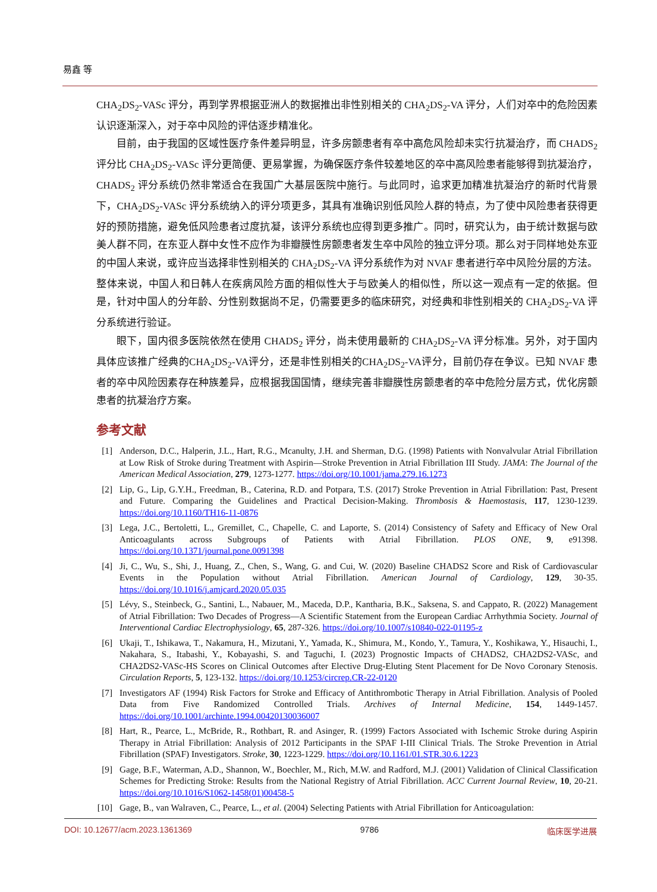易鑫 等
CHA<sub>2</sub>DS<sub>2</sub>-VASc 评分，再到学界根据亚洲人的数据推出非性别相关的 CHA<sub>2</sub>DS<sub>2</sub>-VA 评分，人们对卒中的危险因素认识逐渐深入，对于卒中风险的评估逐步精准化。
目前，由于我国的区域性医疗条件差异明显，许多房颤患者有卒中高危风险却未实行抗凝治疗，而 CHADS<sub>2</sub> 评分比 CHA<sub>2</sub>DS<sub>2</sub>-VASc 评分更简便、更易掌握，为确保医疗条件较差地区的卒中高风险患者能够得到抗凝治疗，CHADS<sub>2</sub> 评分系统仍然非常适合在我国广大基层医院中施行。与此同时，追求更加精准抗凝治疗的新时代背景下，CHA<sub>2</sub>DS<sub>2</sub>-VASc 评分系统纳入的评分项更多，其具有准确识别低风险人群的特点，为了使中风险患者获得更好的预防措施，避免低风险患者过度抗凝，该评分系统也应得到更多推广。同时，研究认为，由于统计数据与欧美人群不同，在东亚人群中女性不应作为非瓣膜性房颤患者发生卒中风险的独立评分项。那么对于同样地处东亚的中国人来说，或许应当选择非性别相关的 CHA<sub>2</sub>DS<sub>2</sub>-VA 评分系统作为对 NVAF 患者进行卒中风险分层的方法。整体来说，中国人和日韩人在疾病风险方面的相似性大于与欧美人的相似性，所以这一观点有一定的依据。但是，针对中国人的分年龄、分性别数据尚不足，仍需要更多的临床研究，对经典和非性别相关的 CHA<sub>2</sub>DS<sub>2</sub>-VA 评分系统进行验证。
眼下，国内很多医院依然在使用 CHADS<sub>2</sub> 评分，尚未使用最新的 CHA<sub>2</sub>DS<sub>2</sub>-VA 评分标准。另外，对于国内具体应该推广经典的CHA<sub>2</sub>DS<sub>2</sub>-VA评分，还是非性别相关的CHA<sub>2</sub>DS<sub>2</sub>-VA评分，目前仍存在争议。已知 NVAF 患者的卒中风险因素存在种族差异，应根据我国国情，继续完善非瓣膜性房颤患者的卒中危险分层方式，优化房颤患者的抗凝治疗方案。
参考文献
[1] Anderson, D.C., Halperin, J.L., Hart, R.G., Mcanulty, J.H. and Sherman, D.G. (1998) Patients with Nonvalvular Atrial Fibrillation at Low Risk of Stroke during Treatment with Aspirin—Stroke Prevention in Atrial Fibrillation III Study. JAMA: The Journal of the American Medical Association, 279, 1273-1277. https://doi.org/10.1001/jama.279.16.1273
[2] Lip, G., Lip, G.Y.H., Freedman, B., Caterina, R.D. and Potpara, T.S. (2017) Stroke Prevention in Atrial Fibrillation: Past, Present and Future. Comparing the Guidelines and Practical Decision-Making. Thrombosis & Haemostasis, 117, 1230-1239. https://doi.org/10.1160/TH16-11-0876
[3] Lega, J.C., Bertoletti, L., Gremillet, C., Chapelle, C. and Laporte, S. (2014) Consistency of Safety and Efficacy of New Oral Anticoagulants across Subgroups of Patients with Atrial Fibrillation. PLOS ONE, 9, e91398. https://doi.org/10.1371/journal.pone.0091398
[4] Ji, C., Wu, S., Shi, J., Huang, Z., Chen, S., Wang, G. and Cui, W. (2020) Baseline CHADS2 Score and Risk of Cardiovascular Events in the Population without Atrial Fibrillation. American Journal of Cardiology, 129, 30-35. https://doi.org/10.1016/j.amjcard.2020.05.035
[5] Lévy, S., Steinbeck, G., Santini, L., Nabauer, M., Maceda, D.P., Kantharia, B.K., Saksena, S. and Cappato, R. (2022) Management of Atrial Fibrillation: Two Decades of Progress—A Scientific Statement from the European Cardiac Arrhythmia Society. Journal of Interventional Cardiac Electrophysiology, 65, 287-326. https://doi.org/10.1007/s10840-022-01195-z
[6] Ukaji, T., Ishikawa, T., Nakamura, H., Mizutani, Y., Yamada, K., Shimura, M., Kondo, Y., Tamura, Y., Koshikawa, Y., Hisauchi, I., Nakahara, S., Itabashi, Y., Kobayashi, S. and Taguchi, I. (2023) Prognostic Impacts of CHADS2, CHA2DS2-VASc, and CHA2DS2-VASc-HS Scores on Clinical Outcomes after Elective Drug-Eluting Stent Placement for De Novo Coronary Stenosis. Circulation Reports, 5, 123-132. https://doi.org/10.1253/circrep.CR-22-0120
[7] Investigators AF (1994) Risk Factors for Stroke and Efficacy of Antithrombotic Therapy in Atrial Fibrillation. Analysis of Pooled Data from Five Randomized Controlled Trials. Archives of Internal Medicine, 154, 1449-1457. https://doi.org/10.1001/archinte.1994.00420130036007
[8] Hart, R., Pearce, L., McBride, R., Rothbart, R. and Asinger, R. (1999) Factors Associated with Ischemic Stroke during Aspirin Therapy in Atrial Fibrillation: Analysis of 2012 Participants in the SPAF I-III Clinical Trials. The Stroke Prevention in Atrial Fibrillation (SPAF) Investigators. Stroke, 30, 1223-1229. https://doi.org/10.1161/01.STR.30.6.1223
[9] Gage, B.F., Waterman, A.D., Shannon, W., Boechler, M., Rich, M.W. and Radford, M.J. (2001) Validation of Clinical Classification Schemes for Predicting Stroke: Results from the National Registry of Atrial Fibrillation. ACC Current Journal Review, 10, 20-21. https://doi.org/10.1016/S1062-1458(01)00458-5
[10] Gage, B., van Walraven, C., Pearce, L., et al. (2004) Selecting Patients with Atrial Fibrillation for Anticoagulation:
DOI: 10.12677/acm.2023.1361369 9786 临床医学进展